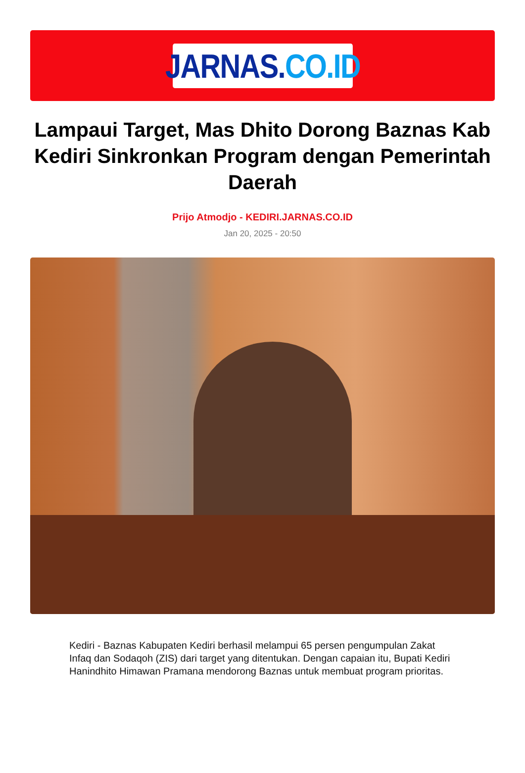JARNAS. CO.ID
Lampaui Target, Mas Dhito Dorong Baznas Kab Kediri Sinkronkan Program dengan Pemerintah Daerah
Prijo Atmodjo - KEDIRI.JARNAS.CO.ID
Jan 20, 2025 - 20:50
Kediri - Baznas Kabupaten Kediri berhasil melampui 65 persen pengumpulan Zakat Infaq dan Sodaqoh (ZIS) dari target yang ditentukan. Dengan capaian itu, Bupati Kediri Hanindhito Himawan Pramana mendorong Baznas untuk membuat program prioritas.